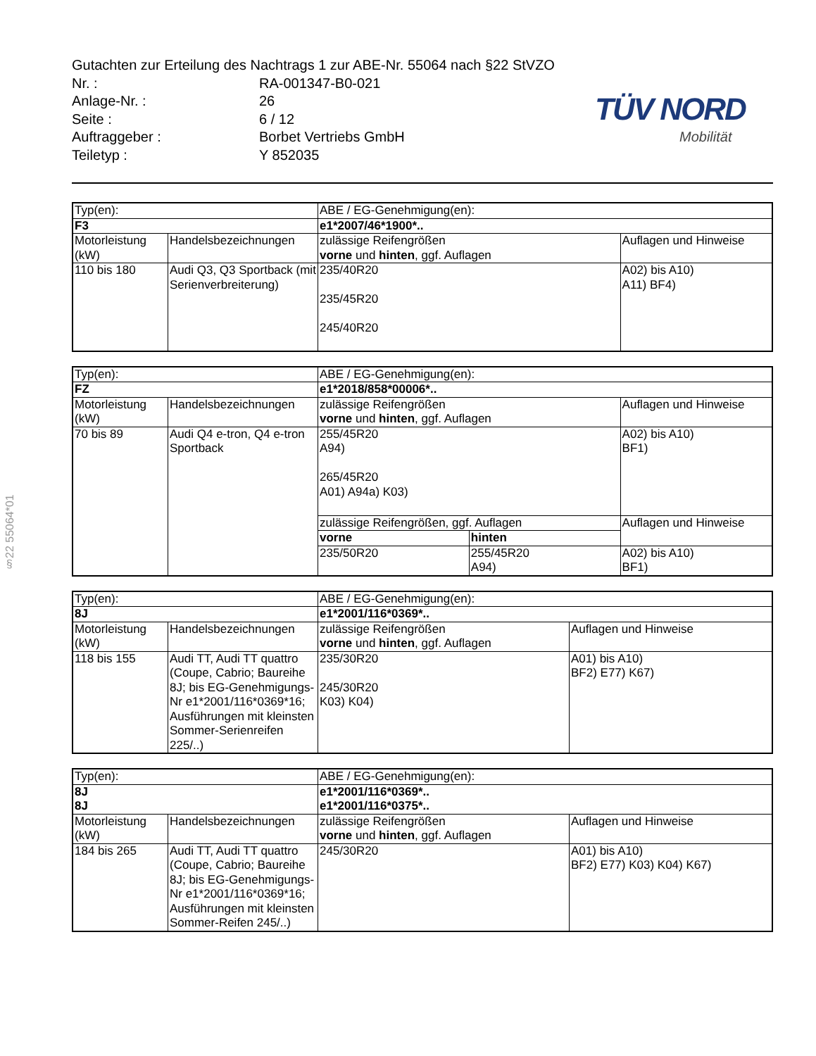§22 55064*01
TÜV NORD
Mobilität
Gutachten zur Erteilung des Nachtrags 1 zur ABE-Nr. 55064 nach §22 StVZO
Nr. : RA-001347-B0-021
Anlage-Nr. : 26
Seite : 6 / 12
Auftraggeber : Borbet Vertriebs GmbH
Teiletyp : Y 852035
| Typ(en): | | ABE / EG-Genehmigung(en): | |
| F3 | | e1*2007/46*1900*.. | |
| Motorleistung (kW) | Handelsbezeichnungen | zulässige Reifengrößen vorne und hinten , ggf. Auflagen | Auflagen und Hinweise |
| 110 bis 180 | Audi Q3, Q3 Sportback (mit Serienverbreiterung) | 235/40R20 235/45R20 245/40R20 | A02) bis A10) A11) BF4) |
| Typ(en): | | ABE / EG-Genehmigung(en): | | |
| FZ | | e1*2018/858*00006*.. | | |
| Motorleistung (kW) | Handelsbezeichnungen | zulässige Reifengrößen vorne und hinten , ggf. Auflagen | | Auflagen und Hinweise |
| 70 bis 89 | Audi Q4 e-tron, Q4 e-tron Sportback | 255/45R20 A94) 265/45R20 A01) A94a) K03) | | A02) bis A10) BF1) |
| | | zulässige Reifengrößen, ggf. Auflagen | | Auflagen und Hinweise |
| | | vorne | hinten | |
| | | 235/50R20 | 255/45R20 A94) | A02) bis A10) BF1) |
| Typ(en): | | ABE / EG-Genehmigung(en): | |
| 8J | | e1*2001/116*0369*.. | |
| Motorleistung (kW) | Handelsbezeichnungen | zulässige Reifengrößen vorne und hinten , ggf. Auflagen | Auflagen und Hinweise |
| 118 bis 155 | Audi TT, Audi TT quattro (Coupe, Cabrio; Baureihe 8J; bis EG-Genehmigungs-Nr e1*2001/116*0369*16; Ausführungen mit kleinsten Sommer-Serienreifen 225/..) | 235/30R20 245/30R20 K03) K04) | A01) bis A10) BF2) E77) K67) |
| Typ(en): | | ABE / EG-Genehmigung(en): | |
| 8J | | e1*2001/116*0369*.. | |
| 8J | | e1*2001/116*0375*.. | |
| Motorleistung (kW) | Handelsbezeichnungen | zulässige Reifengrößen vorne und hinten , ggf. Auflagen | Auflagen und Hinweise |
| 184 bis 265 | Audi TT, Audi TT quattro (Coupe, Cabrio; Baureihe 8J; bis EG-Genehmigungs-Nr e1*2001/116*0369*16; Ausführungen mit kleinsten Sommer-Reifen 245/..) | 245/30R20 | A01) bis A10) BF2) E77) K03) K04) K67) |